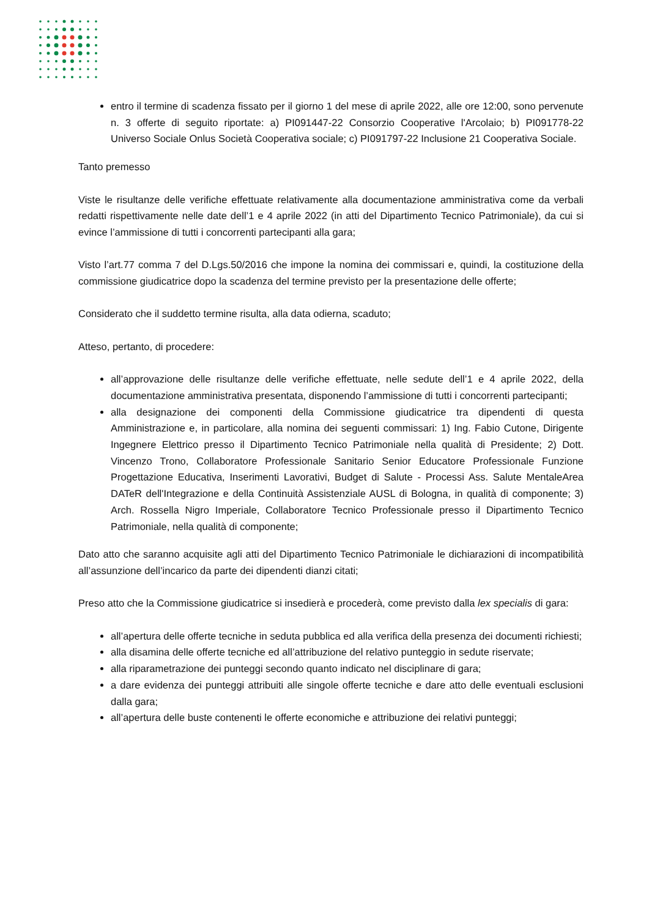entro il termine di scadenza fissato per il giorno 1 del mese di aprile 2022, alle ore 12:00, sono pervenute n. 3 offerte di seguito riportate: a) PI091447-22 Consorzio Cooperative l'Arcolaio; b) PI091778-22 Universo Sociale Onlus Società Cooperativa sociale; c) PI091797-22 Inclusione 21 Cooperativa Sociale.
Tanto premesso
Viste le risultanze delle verifiche effettuate relativamente alla documentazione amministrativa come da verbali redatti rispettivamente nelle date dell’1 e 4 aprile 2022 (in atti del Dipartimento Tecnico Patrimoniale), da cui si evince l’ammissione di tutti i concorrenti partecipanti alla gara;
Visto l’art.77 comma 7 del D.Lgs.50/2016 che impone la nomina dei commissari e, quindi, la costituzione della commissione giudicatrice dopo la scadenza del termine previsto per la presentazione delle offerte;
Considerato che il suddetto termine risulta, alla data odierna, scaduto;
Atteso, pertanto, di procedere:
all’approvazione delle risultanze delle verifiche effettuate, nelle sedute dell’1 e 4 aprile 2022, della documentazione amministrativa presentata, disponendo l’ammissione di tutti i concorrenti partecipanti;
alla designazione dei componenti della Commissione giudicatrice tra dipendenti di questa Amministrazione e, in particolare, alla nomina dei seguenti commissari: 1) Ing. Fabio Cutone, Dirigente Ingegnere Elettrico presso il Dipartimento Tecnico Patrimoniale nella qualità di Presidente; 2) Dott. Vincenzo Trono, Collaboratore Professionale Sanitario Senior Educatore Professionale Funzione Progettazione Educativa, Inserimenti Lavorativi, Budget di Salute - Processi Ass. Salute MentaleArea DATeR dell'Integrazione e della Continuità Assistenziale AUSL di Bologna, in qualità di componente; 3) Arch. Rossella Nigro Imperiale, Collaboratore Tecnico Professionale presso il Dipartimento Tecnico Patrimoniale, nella qualità di componente;
Dato atto che saranno acquisite agli atti del Dipartimento Tecnico Patrimoniale le dichiarazioni di incompatibilità all’assunzione dell’incarico da parte dei dipendenti dianzi citati;
Preso atto che la Commissione giudicatrice si insedierà e procederà, come previsto dalla lex specialis di gara:
all’apertura delle offerte tecniche in seduta pubblica ed alla verifica della presenza dei documenti richiesti;
alla disamina delle offerte tecniche ed all’attribuzione del relativo punteggio in sedute riservate;
alla riparametrazione dei punteggi secondo quanto indicato nel disciplinare di gara;
a dare evidenza dei punteggi attribuiti alle singole offerte tecniche e dare atto delle eventuali esclusioni dalla gara;
all’apertura delle buste contenenti le offerte economiche e attribuzione dei relativi punteggi;